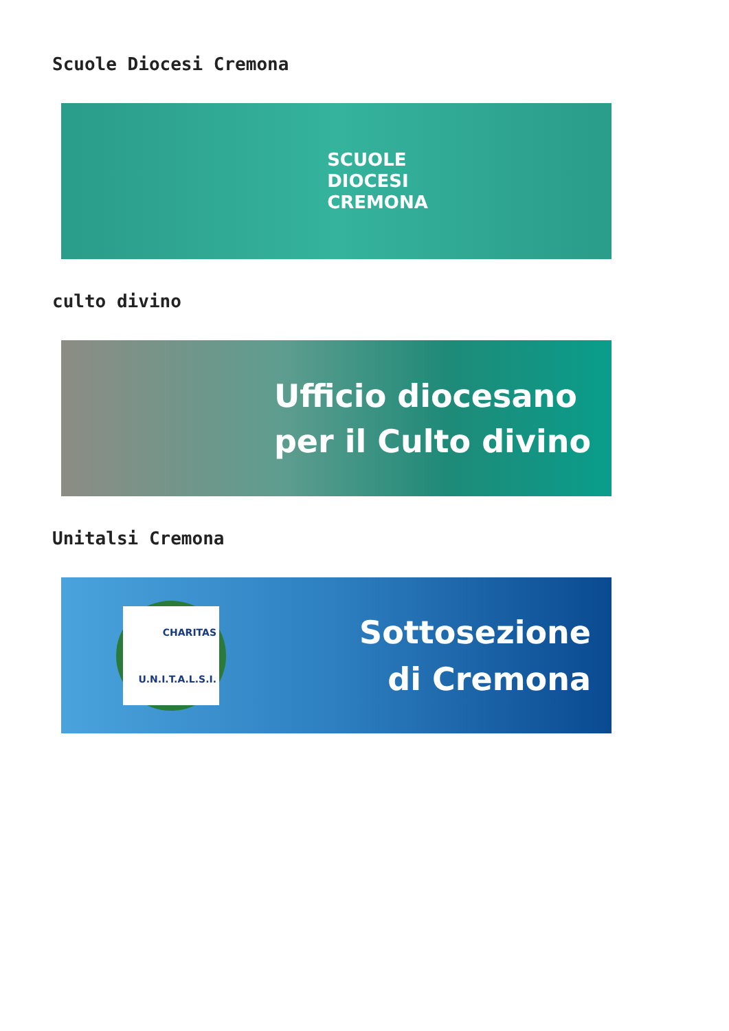Scuole Diocesi Cremona
SCUOLE
DIOCESI
CREMONA
culto divino
Ufficio diocesano
per il Culto divino
Unitalsi Cremona
CHARITAS U.N.I.T.A.L.S.I.
Sottosezione
di Cremona